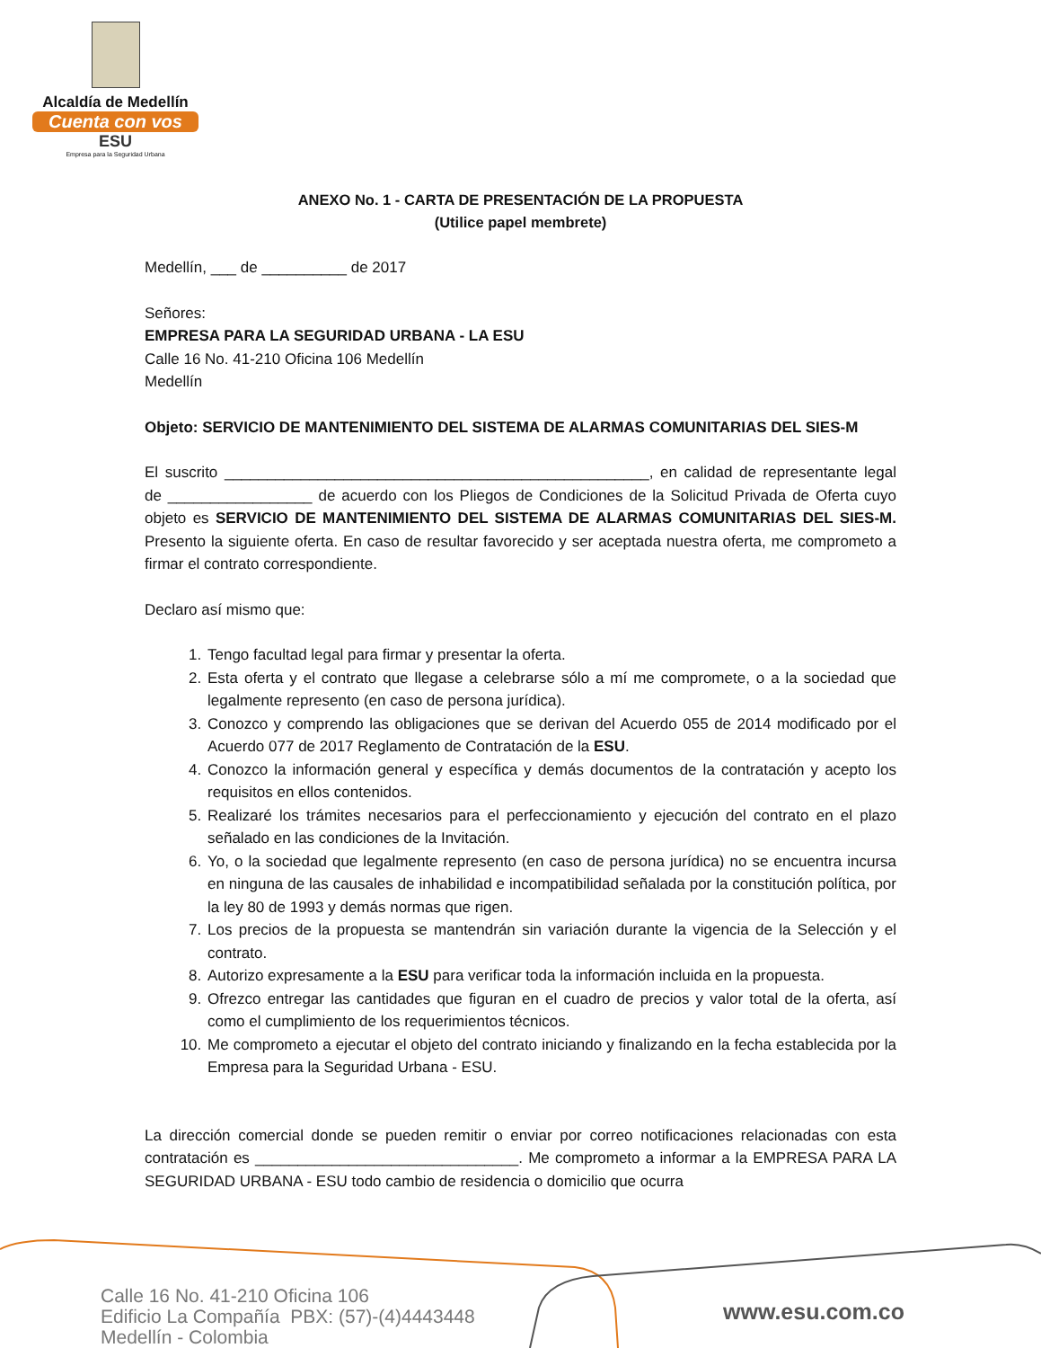Alcaldía de Medellín
Cuenta con vos
ESU
Empresa para la Seguridad Urbana
ANEXO No. 1 - CARTA DE PRESENTACIÓN DE LA PROPUESTA
(Utilice papel membrete)
Medellín, ___ de __________ de 2017
Señores:
EMPRESA PARA LA SEGURIDAD URBANA - LA ESU
Calle 16 No. 41-210 Oficina 106 Medellín
Medellín
Objeto: SERVICIO DE MANTENIMIENTO DEL SISTEMA DE ALARMAS COMUNITARIAS DEL SIES-M
El suscrito __________________________________________________, en calidad de representante legal de _________________ de acuerdo con los Pliegos de Condiciones de la Solicitud Privada de Oferta cuyo objeto es SERVICIO DE MANTENIMIENTO DEL SISTEMA DE ALARMAS COMUNITARIAS DEL SIES-M. Presento la siguiente oferta. En caso de resultar favorecido y ser aceptada nuestra oferta, me comprometo a firmar el contrato correspondiente.
Declaro así mismo que:
1. Tengo facultad legal para firmar y presentar la oferta.
2. Esta oferta y el contrato que llegase a celebrarse sólo a mí me compromete, o a la sociedad que legalmente represento (en caso de persona jurídica).
3. Conozco y comprendo las obligaciones que se derivan del Acuerdo 055 de 2014 modificado por el Acuerdo 077 de 2017 Reglamento de Contratación de la ESU.
4. Conozco la información general y específica y demás documentos de la contratación y acepto los requisitos en ellos contenidos.
5. Realizaré los trámites necesarios para el perfeccionamiento y ejecución del contrato en el plazo señalado en las condiciones de la Invitación.
6. Yo, o la sociedad que legalmente represento (en caso de persona jurídica) no se encuentra incursa en ninguna de las causales de inhabilidad e incompatibilidad señalada por la constitución política, por la ley 80 de 1993 y demás normas que rigen.
7. Los precios de la propuesta se mantendrán sin variación durante la vigencia de la Selección y el contrato.
8. Autorizo expresamente a la ESU para verificar toda la información incluida en la propuesta.
9. Ofrezco entregar las cantidades que figuran en el cuadro de precios y valor total de la oferta, así como el cumplimiento de los requerimientos técnicos.
10. Me comprometo a ejecutar el objeto del contrato iniciando y finalizando en la fecha establecida por la Empresa para la Seguridad Urbana - ESU.
La dirección comercial donde se pueden remitir o enviar por correo notificaciones relacionadas con esta contratación es _______________________________. Me comprometo a informar a la EMPRESA PARA LA SEGURIDAD URBANA - ESU todo cambio de residencia o domicilio que ocurra
Calle 16 No. 41-210 Oficina 106
Edificio La Compañía PBX: (57)-(4)4443448
Medellín - Colombia
www.esu.com.co